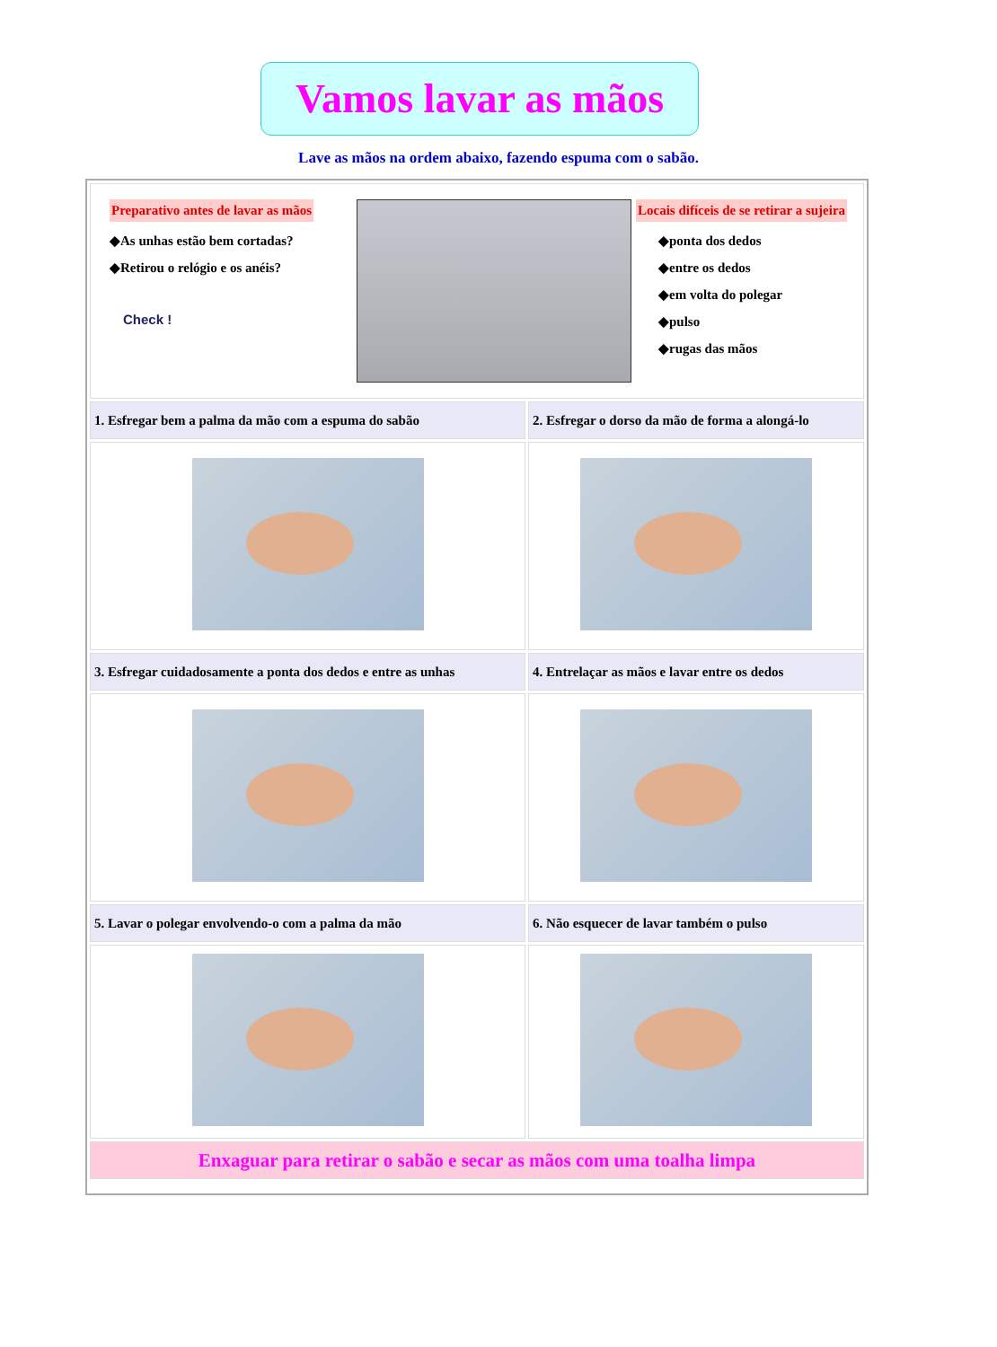Vamos lavar as mãos
Lave as mãos na ordem abaixo, fazendo espuma com o sabão.
| Preparativo antes de lavar as mãos ◆As unhas estão bem cortadas? ◆Retirou o relógio e os anéis? Check ! Locais difíceis de se retirar a sujeira ◆ponta dos dedos ◆entre os dedos ◆em volta do polegar ◆pulso ◆rugas das mãos | |
| 1. Esfregar bem a palma da mão com a espuma do sabão | 2. Esfregar o dorso da mão de forma a alongá-lo |
| 3. Esfregar cuidadosamente a ponta dos dedos e entre as unhas | 4. Entrelaçar as mãos e lavar entre os dedos |
| 5. Lavar o polegar envolvendo-o com a palma da mão | 6. Não esquecer de lavar também o pulso |
| Enxaguar para retirar o sabão e secar as mãos com uma toalha limpa | |